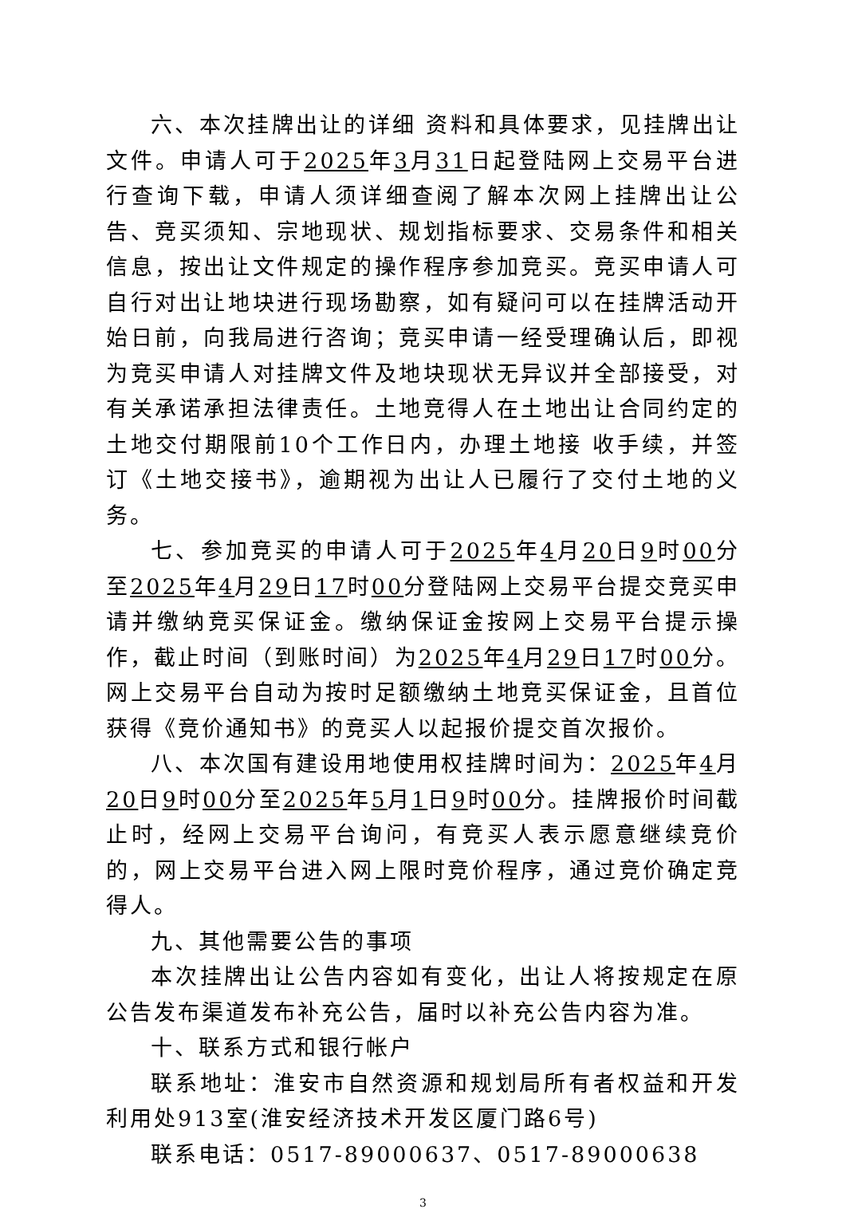六、本次挂牌出让的详细 资料和具体要求，见挂牌出让文件。申请人可于2025年3月31日起登陆网上交易平台进行查询下载，申请人须详细查阅了解本次网上挂牌出让公告、竞买须知、宗地现状、规划指标要求、交易条件和相关信息，按出让文件规定的操作程序参加竞买。竞买申请人可自行对出让地块进行现场勘察，如有疑问可以在挂牌活动开始日前，向我局进行咨询；竞买申请一经受理确认后，即视为竞买申请人对挂牌文件及地块现状无异议并全部接受，对有关承诺承担法律责任。土地竞得人在土地出让合同约定的土地交付期限前10个工作日内，办理土地接 收手续，并签订《土地交接书》，逾期视为出让人已履行了交付土地的义务。
七、参加竞买的申请人可于2025年4月20日9时00分至2025年4月29日17时00分登陆网上交易平台提交竞买申请并缴纳竞买保证金。缴纳保证金按网上交易平台提示操作，截止时间（到账时间）为2025年4月29日17时00分。网上交易平台自动为按时足额缴纳土地竞买保证金，且首位获得《竞价通知书》的竞买人以起报价提交首次报价。
八、本次国有建设用地使用权挂牌时间为：2025年4月20日9时00分至2025年5月1日9时00分。挂牌报价时间截止时，经网上交易平台询问，有竞买人表示愿意继续竞价的，网上交易平台进入网上限时竞价程序，通过竞价确定竞得人。
九、其他需要公告的事项
本次挂牌出让公告内容如有变化，出让人将按规定在原公告发布渠道发布补充公告，届时以补充公告内容为准。
十、联系方式和银行帐户
联系地址：淮安市自然资源和规划局所有者权益和开发利用处913室(淮安经济技术开发区厦门路6号)
联系电话：0517-89000637、0517-89000638
3